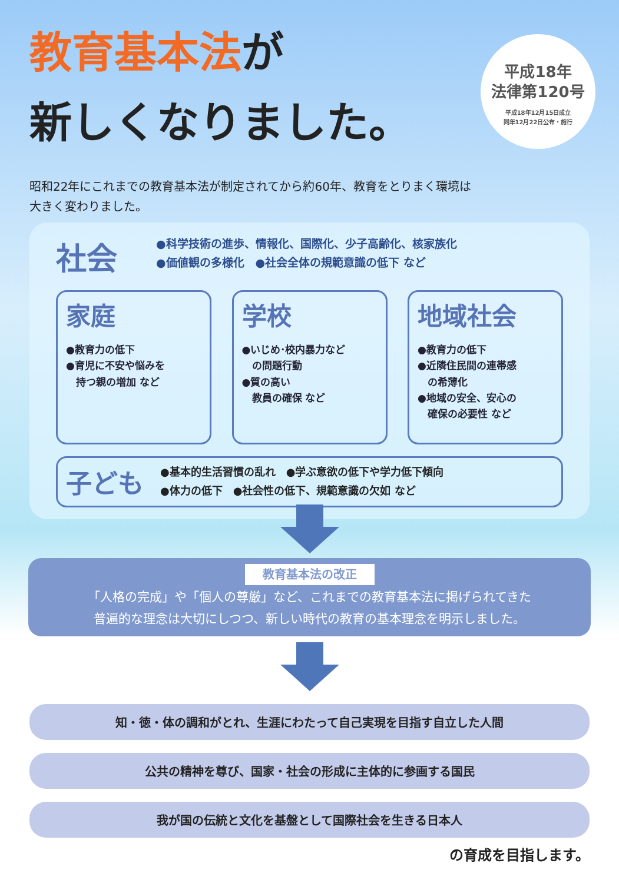教育基本法が
新しくなりました。
平成18年
法律第120号
平成18年12月15日成立
同年12月22日公布・施行
昭和22年にこれまでの教育基本法が制定されてから約60年、教育をとりまく環境は
大きく変わりました。
社会
●科学技術の進歩、情報化、国際化、少子高齢化、核家族化
●価値観の多様化　●社会全体の規範意識の低下 など
家庭
●教育力の低下
●育児に不安や悩みを
　持つ親の増加 など
学校
●いじめ･校内暴力など
　の問題行動
●質の高い
　教員の確保 など
地域社会
●教育力の低下
●近隣住民間の連帯感
　の希薄化
●地域の安全、安心の
　確保の必要性 など
子ども
●基本的生活習慣の乱れ　●学ぶ意欲の低下や学力低下傾向
●体力の低下　●社会性の低下、規範意識の欠如 など
教育基本法の改正
「人格の完成」や「個人の尊厳」など、これまでの教育基本法に掲げられてきた
普遍的な理念は大切にしつつ、新しい時代の教育の基本理念を明示しました。
知・徳・体の調和がとれ、生涯にわたって自己実現を目指す自立した人間
公共の精神を尊び、国家・社会の形成に主体的に参画する国民
我が国の伝統と文化を基盤として国際社会を生きる日本人
の育成を目指します。